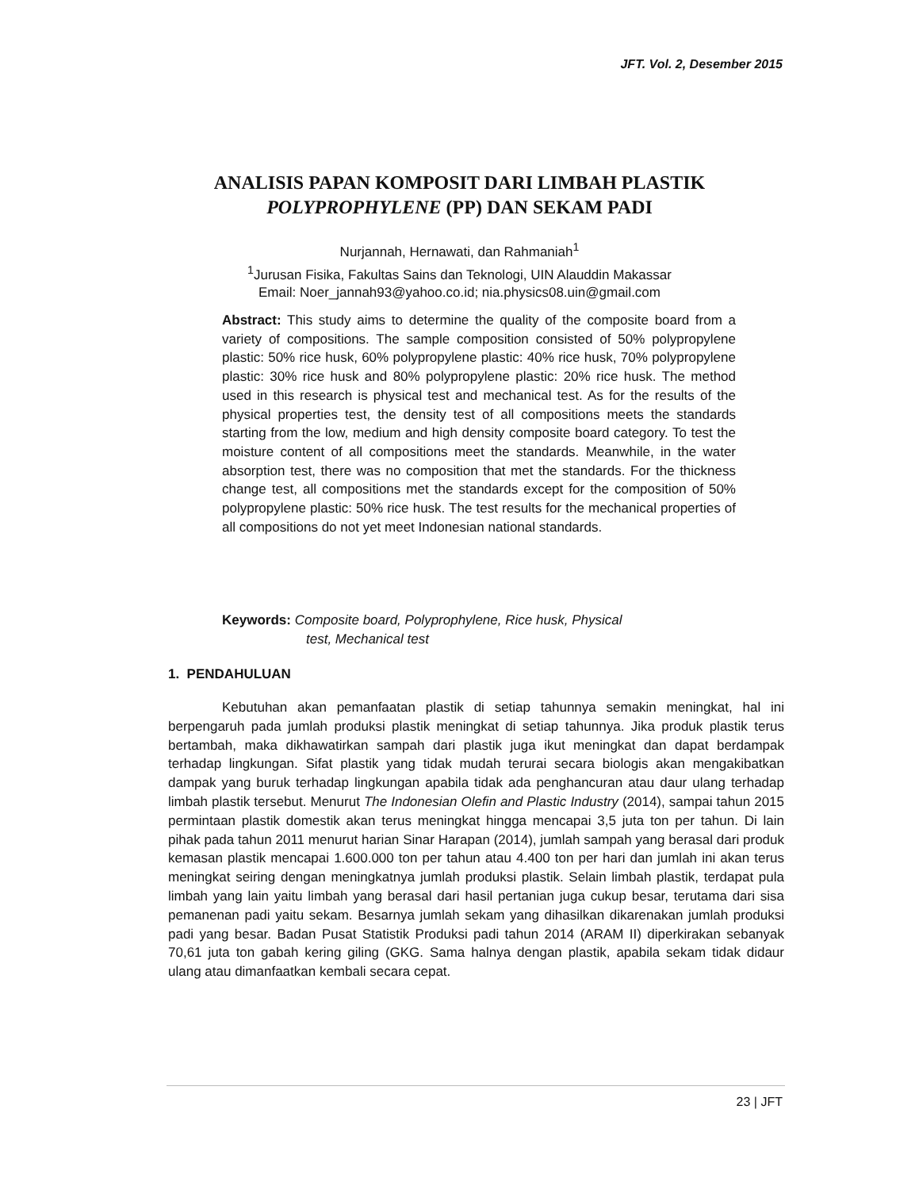JFT. Vol. 2, Desember 2015
ANALISIS PAPAN KOMPOSIT DARI LIMBAH PLASTIK
POLYPROPHYLENE (PP) DAN SEKAM PADI
Nurjannah, Hernawati, dan Rahmaniah<sup>1</sup>
<sup>1</sup> Jurusan Fisika, Fakultas Sains dan Teknologi, UIN Alauddin Makassar
Email: Noer_jannah93@yahoo.co.id; nia.physics08.uin@gmail.com
Abstract: This study aims to determine the quality of the composite board from a variety of compositions. The sample composition consisted of 50% polypropylene plastic: 50% rice husk, 60% polypropylene plastic: 40% rice husk, 70% polypropylene plastic: 30% rice husk and 80% polypropylene plastic: 20% rice husk. The method used in this research is physical test and mechanical test. As for the results of the physical properties test, the density test of all compositions meets the standards starting from the low, medium and high density composite board category. To test the moisture content of all compositions meet the standards. Meanwhile, in the water absorption test, there was no composition that met the standards. For the thickness change test, all compositions met the standards except for the composition of 50% polypropylene plastic: 50% rice husk. The test results for the mechanical properties of all compositions do not yet meet Indonesian national standards.
Keywords: Composite board, Polyprophylene, Rice husk, Physical
test, Mechanical test
1. PENDAHULUAN
Kebutuhan akan pemanfaatan plastik di setiap tahunnya semakin meningkat, hal ini berpengaruh pada jumlah produksi plastik meningkat di setiap tahunnya. Jika produk plastik terus bertambah, maka dikhawatirkan sampah dari plastik juga ikut meningkat dan dapat berdampak terhadap lingkungan. Sifat plastik yang tidak mudah terurai secara biologis akan mengakibatkan dampak yang buruk terhadap lingkungan apabila tidak ada penghancuran atau daur ulang terhadap limbah plastik tersebut. Menurut The Indonesian Olefin and Plastic Industry (2014), sampai tahun 2015 permintaan plastik domestik akan terus meningkat hingga mencapai 3,5 juta ton per tahun. Di lain pihak pada tahun 2011 menurut harian Sinar Harapan (2014), jumlah sampah yang berasal dari produk kemasan plastik mencapai 1.600.000 ton per tahun atau 4.400 ton per hari dan jumlah ini akan terus meningkat seiring dengan meningkatnya jumlah produksi plastik. Selain limbah plastik, terdapat pula limbah yang lain yaitu limbah yang berasal dari hasil pertanian juga cukup besar, terutama dari sisa pemanenan padi yaitu sekam. Besarnya jumlah sekam yang dihasilkan dikarenakan jumlah produksi padi yang besar. Badan Pusat Statistik Produksi padi tahun 2014 (ARAM II) diperkirakan sebanyak 70,61 juta ton gabah kering giling (GKG. Sama halnya dengan plastik, apabila sekam tidak didaur ulang atau dimanfaatkan kembali secara cepat.
23 | JFT